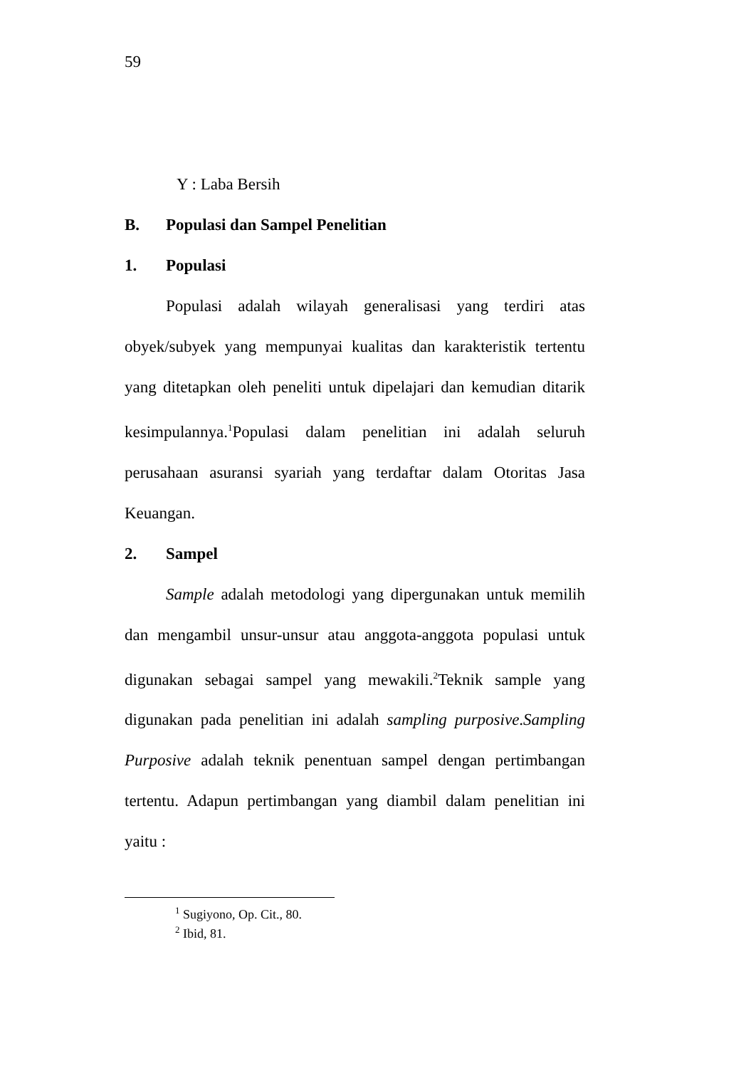59
Y : Laba Bersih
B. Populasi dan Sampel Penelitian
1. Populasi
Populasi adalah wilayah generalisasi yang terdiri atas obyek/subyek yang mempunyai kualitas dan karakteristik tertentu yang ditetapkan oleh peneliti untuk dipelajari dan kemudian ditarik kesimpulannya.<sup>1</sup>Populasi dalam penelitian ini adalah seluruh perusahaan asuransi syariah yang terdaftar dalam Otoritas Jasa Keuangan.
2. Sampel
Sample adalah metodologi yang dipergunakan untuk memilih dan mengambil unsur-unsur atau anggota-anggota populasi untuk digunakan sebagai sampel yang mewakili.<sup>2</sup>Teknik sample yang digunakan pada penelitian ini adalah sampling purposive.Sampling Purposive adalah teknik penentuan sampel dengan pertimbangan tertentu. Adapun pertimbangan yang diambil dalam penelitian ini yaitu :
<sup>1</sup> Sugiyono, Op. Cit., 80.
<sup>2</sup> Ibid, 81.